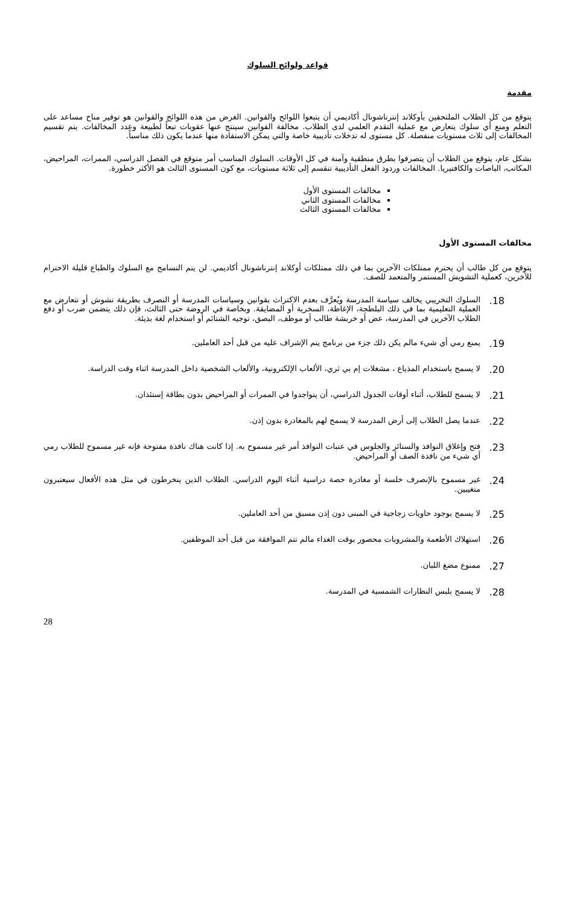قواعد ولوائح السلوك
مقدمة
يتوقع من كل الطلاب الملتحقين بأوكلاند إنترناشونال أكاديمي أن يتبعوا اللوائح والقوانين. الغرض من هذه اللوائح والقوانين هو توفير مناخ مساعد على التعلم ومنع أي سلوك يتعارض مع عملية التقدم العلمي لدى الطلاب. مخالفة القوانين سينتج عنها عقوبات تبعاً لطبيعة وعدد المخالفات. يتم تقسيم المخالفات إلى ثلاث مستويات منفصلة. كل مستوى له تدخلات تأديبية خاصة والتي يمكن الاستفادة منها عندما يكون ذلك مناسباً.
بشكل عام، يتوقع من الطلاب أن يتصرفوا بطرق منطقية وآمنة في كل الأوقات. السلوك المناسب أمر متوقع في الفصل الدراسي، الممرات، المراحيض، المكاتب، الباصات والكافتيريا. المخالفات وردود الفعل التأديبية تنقسم إلى ثلاثة مستويات، مع كون المستوى الثالث هو الأكثر خطورة.
مخالفات المستوى الأول
مخالفات المستوى الثاني
مخالفات المستوى الثالث
مخالفات المستوى الأول
يتوقع من كل طالب أن يحترم ممتلكات الآخرين بما في ذلك ممتلكات أوكلاند إنترناشونال أكاديمي. لن يتم التسامح مع السلوك والطباع قليلة الاحترام للآخرين، كعملية التشويش المستمر والمتعمد للصف.
18. السلوك التخريبي يخالف سياسة المدرسة ويُعرَّف بعدم الاكتراث بقوانين وسياسات المدرسة أو التصرف بطريقة تشوش أو تتعارض مع العملية التعليمية بما في ذلك البلطجة، الإغاظة، السخرية أو المضايقة. وبخاصة في الروضة حتى الثالث، فإن ذلك يتضمن ضرب أو دفع الطلاب الآخرين في المدرسة، عض أو خربشة طالب أو موظف، البصق، توجيه الشتائم أو استخدام لغة بذيئة.
19. يمنع رمي أي شيء مالم يكن ذلك جزء من برنامج يتم الإشراف عليه من قبل أحد العاملين.
20. لا يسمح باستخدام المذياع ، مشغلات إم بي ثري، الألعاب الإلكترونية، والألعاب الشخصية داخل المدرسة اثناء وقت الدراسة.
21. لا يسمح للطلاب، أثناء أوقات الجدول الدراسي، أن يتواجدوا في الممرات أو المراحيض بدون بطاقة إستئذان.
22. عندما يصل الطلاب إلى أرض المدرسة لا يسمح لهم بالمغادرة بدون إذن.
23. فتح وإغلاق النوافذ والستائر والجلوس في عتبات النوافذ أمر غير مسموح به. إذا كانت هناك نافذة مفتوحة فإنه غير مسموح للطلاب رمي أي شيء من نافذة الصف أو المراحيض.
24. غير مسموح بالإنصرف خلسة أو مغادرة حصة دراسية أثناء اليوم الدراسي. الطلاب الذين ينخرطون في مثل هذه الأفعال سيعتبرون متغيبين.
25. لا يسمح بوجود حاويات زجاجية في المبنى دون إذن مسبق من أحد العاملين.
26. استهلاك الأطعمة والمشروبات محصور بوقت الغداء مالم تتم الموافقة من قبل أحد الموظفين.
27. ممنوع مضغ اللبان.
28. لا يسمح بلبس النظارات الشمسية في المدرسة.
28